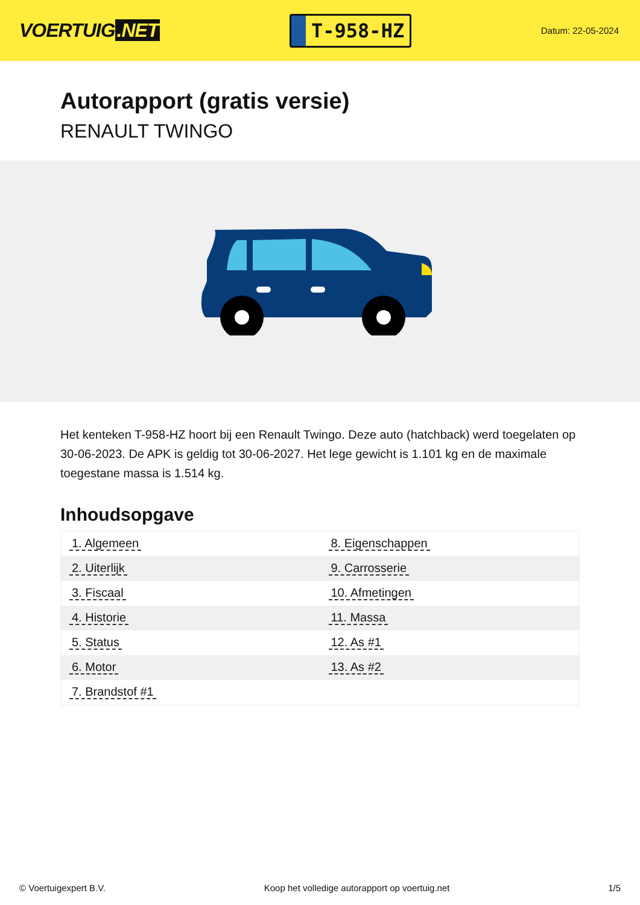VOERTUIG.NET
T-958-HZ
Datum: 22-05-2024
Autorapport (gratis versie)
RENAULT TWINGO
Het kenteken T-958-HZ hoort bij een Renault Twingo. Deze auto (hatchback) werd toegelaten op 30-06-2023. De APK is geldig tot 30-06-2027. Het lege gewicht is 1.101 kg en de maximale toegestane massa is 1.514 kg.
Inhoudsopgave
| 1. Algemeen | 8. Eigenschappen |
| 2. Uiterlijk | 9. Carrosserie |
| 3. Fiscaal | 10. Afmetingen |
| 4. Historie | 11. Massa |
| 5. Status | 12. As #1 |
| 6. Motor | 13. As #2 |
| 7. Brandstof #1 | |
© Voertuigexpert B.V. Koop het volledige autorapport op voertuig.net 1/5